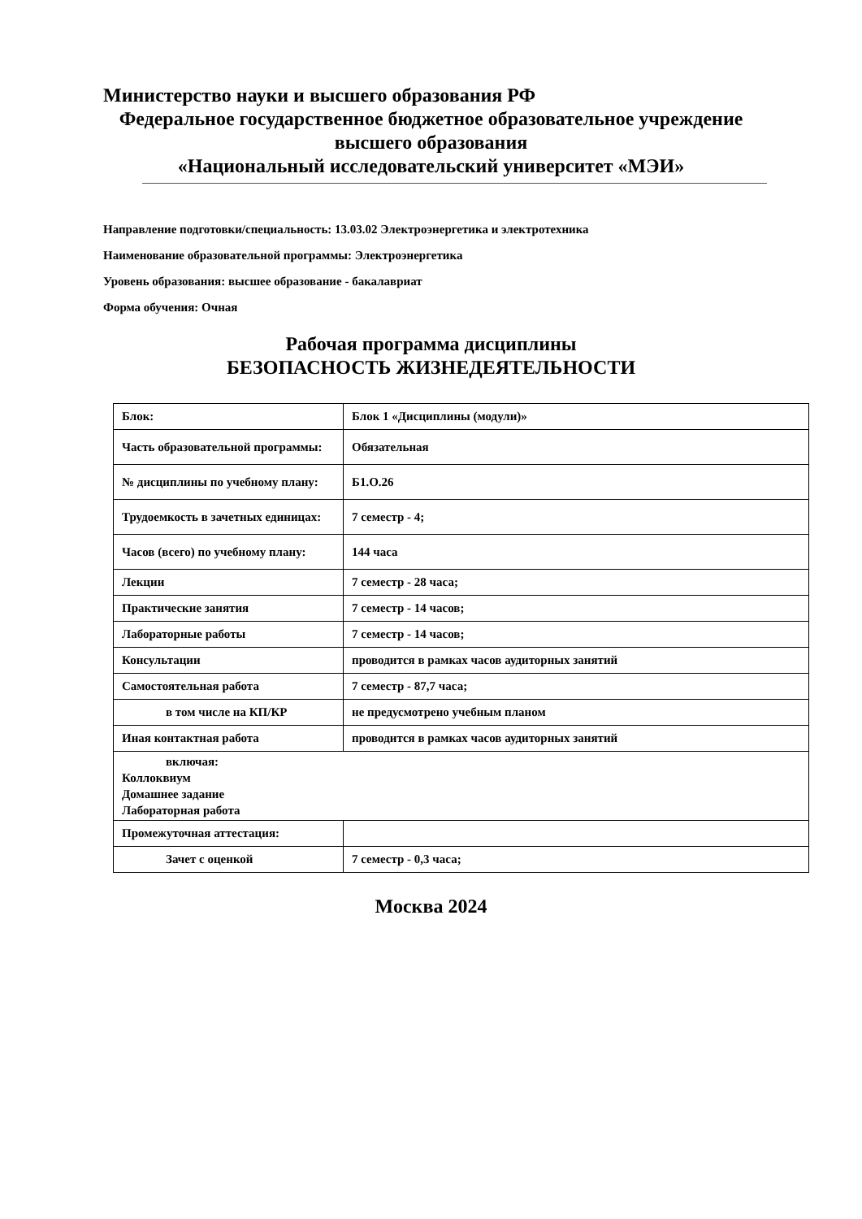Министерство науки и высшего образования РФ
Федеральное государственное бюджетное образовательное учреждение
высшего образования
«Национальный исследовательский университет «МЭИ»
Направление подготовки/специальность: 13.03.02 Электроэнергетика и электротехника
Наименование образовательной программы: Электроэнергетика
Уровень образования: высшее образование - бакалавриат
Форма обучения: Очная
Рабочая программа дисциплины
БЕЗОПАСНОСТЬ ЖИЗНЕДЕЯТЕЛЬНОСТИ
| Блок: | Блок 1 «Дисциплины (модули)» |
| Часть образовательной программы: | Обязательная |
| № дисциплины по учебному плану: | Б1.О.26 |
| Трудоемкость в зачетных единицах: | 7 семестр - 4; |
| Часов (всего) по учебному плану: | 144 часа |
| Лекции | 7 семестр - 28 часа; |
| Практические занятия | 7 семестр - 14 часов; |
| Лабораторные работы | 7 семестр - 14 часов; |
| Консультации | проводится в рамках часов аудиторных занятий |
| Самостоятельная работа | 7 семестр - 87,7 часа; |
| в том числе на КП/КР | не предусмотрено учебным планом |
| Иная контактная работа | проводится в рамках часов аудиторных занятий |
| включая: Коллоквиум Домашнее задание Лабораторная работа | |
| Промежуточная аттестация: | |
| Зачет с оценкой | 7 семестр - 0,3 часа; |
Москва 2024